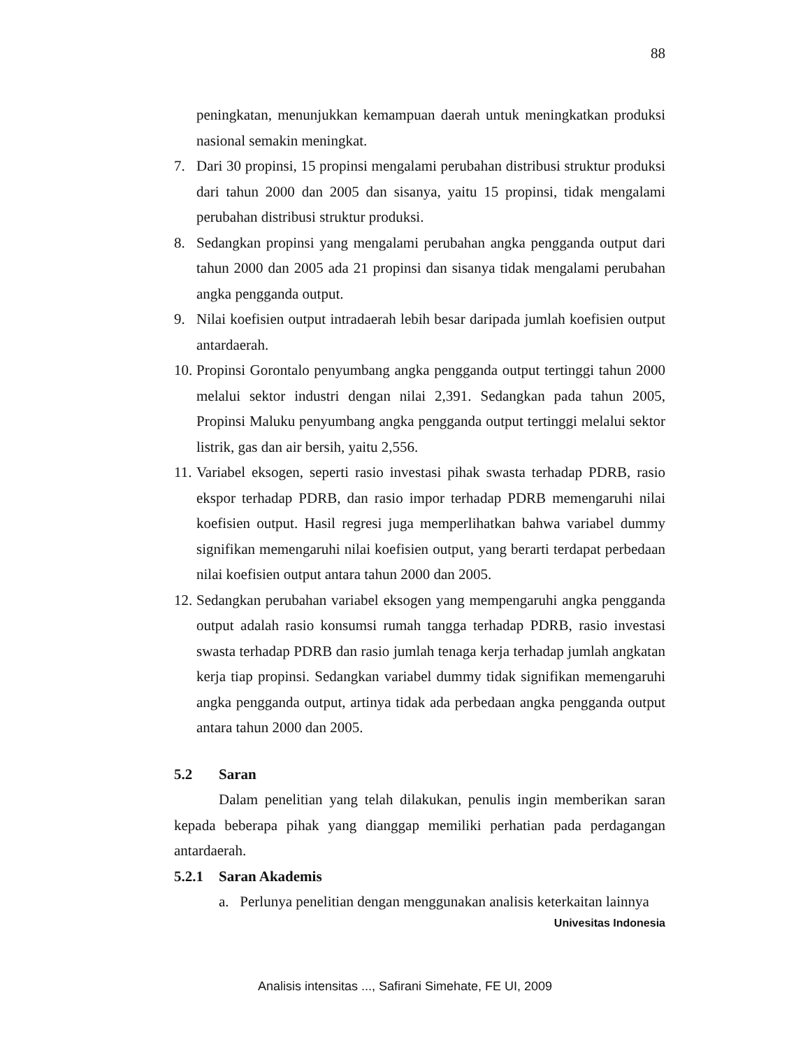88
peningkatan, menunjukkan kemampuan daerah untuk meningkatkan produksi nasional semakin meningkat.
7. Dari 30 propinsi, 15 propinsi mengalami perubahan distribusi struktur produksi dari tahun 2000 dan 2005 dan sisanya, yaitu 15 propinsi, tidak mengalami perubahan distribusi struktur produksi.
8. Sedangkan propinsi yang mengalami perubahan angka pengganda output dari tahun 2000 dan 2005 ada 21 propinsi dan sisanya tidak mengalami perubahan angka pengganda output.
9. Nilai koefisien output intradaerah lebih besar daripada jumlah koefisien output antardaerah.
10. Propinsi Gorontalo penyumbang angka pengganda output tertinggi tahun 2000 melalui sektor industri dengan nilai 2,391. Sedangkan pada tahun 2005, Propinsi Maluku penyumbang angka pengganda output tertinggi melalui sektor listrik, gas dan air bersih, yaitu 2,556.
11. Variabel eksogen, seperti rasio investasi pihak swasta terhadap PDRB, rasio ekspor terhadap PDRB, dan rasio impor terhadap PDRB memengaruhi nilai koefisien output. Hasil regresi juga memperlihatkan bahwa variabel dummy signifikan memengaruhi nilai koefisien output, yang berarti terdapat perbedaan nilai koefisien output antara tahun 2000 dan 2005.
12. Sedangkan perubahan variabel eksogen yang mempengaruhi angka pengganda output adalah rasio konsumsi rumah tangga terhadap PDRB, rasio investasi swasta terhadap PDRB dan rasio jumlah tenaga kerja terhadap jumlah angkatan kerja tiap propinsi. Sedangkan variabel dummy tidak signifikan memengaruhi angka pengganda output, artinya tidak ada perbedaan angka pengganda output antara tahun 2000 dan 2005.
5.2 Saran
Dalam penelitian yang telah dilakukan, penulis ingin memberikan saran kepada beberapa pihak yang dianggap memiliki perhatian pada perdagangan antardaerah.
5.2.1 Saran Akademis
a. Perlunya penelitian dengan menggunakan analisis keterkaitan lainnya
Univesitas Indonesia
Analisis intensitas ..., Safirani Simehate, FE UI, 2009